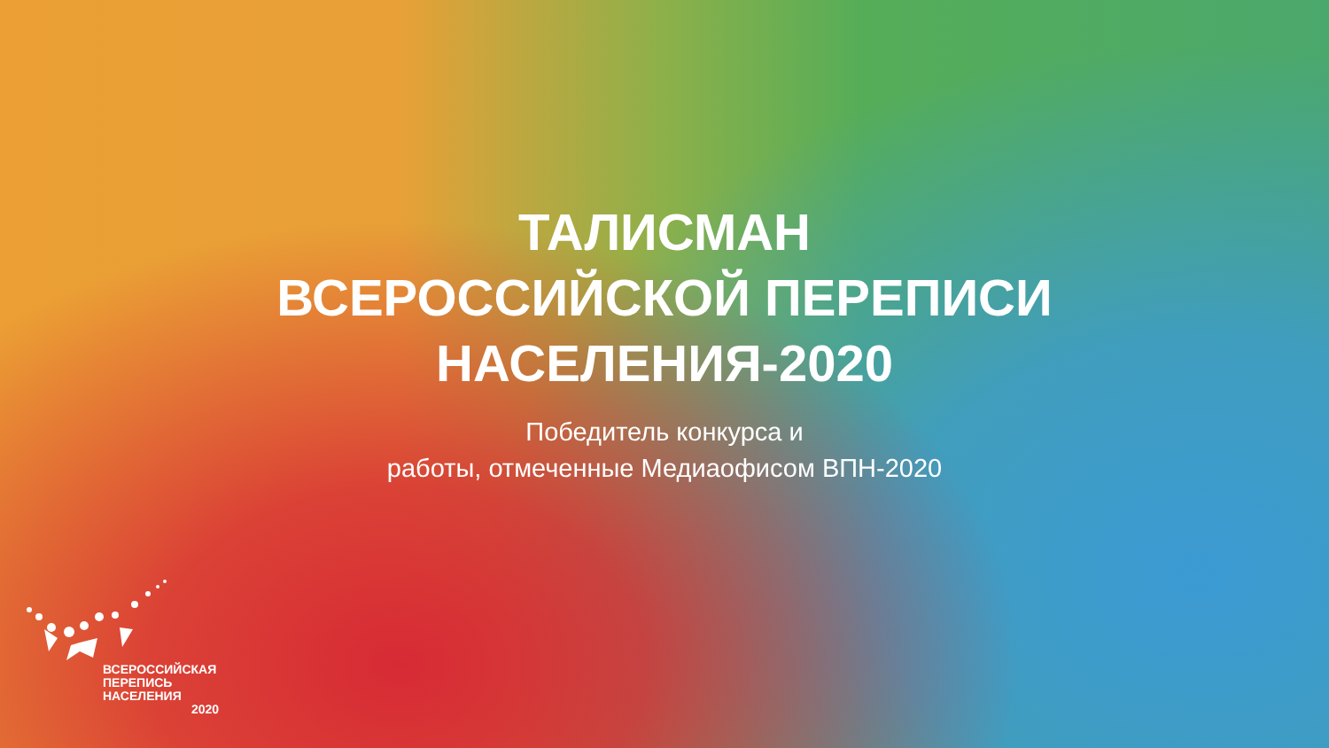ТАЛИСМАН
ВСЕРОССИЙСКОЙ ПЕРЕПИСИ
НАСЕЛЕНИЯ-2020
Победитель конкурса и
работы, отмеченные Медиаофисом ВПН-2020
ВСЕРОССИЙСКАЯ
ПЕРЕПИСЬ
НАСЕЛЕНИЯ
2020